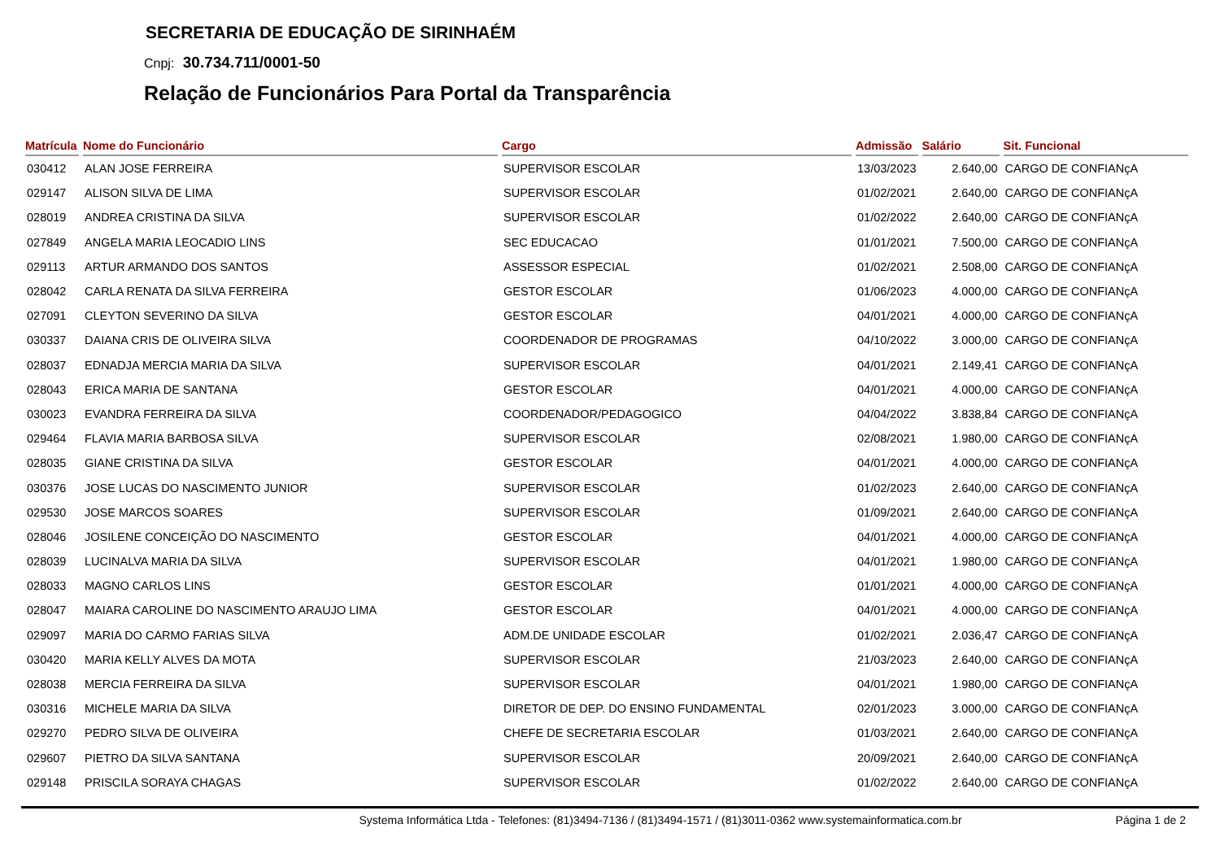SECRETARIA DE EDUCAÇÃO DE SIRINHAÉM
Cnpj: 30.734.711/0001-50
Relação de Funcionários Para Portal da Transparência
| Matrícula | Nome do Funcionário | Cargo | Admissão | Salário | Sit. Funcional |
| --- | --- | --- | --- | --- | --- |
| 030412 | ALAN JOSE FERREIRA | SUPERVISOR ESCOLAR | 13/03/2023 | 2.640,00 | CARGO DE CONFIANçA |
| 029147 | ALISON SILVA DE LIMA | SUPERVISOR ESCOLAR | 01/02/2021 | 2.640,00 | CARGO DE CONFIANçA |
| 028019 | ANDREA CRISTINA DA SILVA | SUPERVISOR ESCOLAR | 01/02/2022 | 2.640,00 | CARGO DE CONFIANçA |
| 027849 | ANGELA MARIA LEOCADIO LINS | SEC EDUCACAO | 01/01/2021 | 7.500,00 | CARGO DE CONFIANçA |
| 029113 | ARTUR ARMANDO DOS SANTOS | ASSESSOR ESPECIAL | 01/02/2021 | 2.508,00 | CARGO DE CONFIANçA |
| 028042 | CARLA RENATA DA SILVA FERREIRA | GESTOR ESCOLAR | 01/06/2023 | 4.000,00 | CARGO DE CONFIANçA |
| 027091 | CLEYTON SEVERINO DA SILVA | GESTOR ESCOLAR | 04/01/2021 | 4.000,00 | CARGO DE CONFIANçA |
| 030337 | DAIANA CRIS DE OLIVEIRA SILVA | COORDENADOR DE PROGRAMAS | 04/10/2022 | 3.000,00 | CARGO DE CONFIANçA |
| 028037 | EDNADJA MERCIA MARIA DA SILVA | SUPERVISOR ESCOLAR | 04/01/2021 | 2.149,41 | CARGO DE CONFIANçA |
| 028043 | ERICA MARIA DE SANTANA | GESTOR ESCOLAR | 04/01/2021 | 4.000,00 | CARGO DE CONFIANçA |
| 030023 | EVANDRA FERREIRA DA SILVA | COORDENADOR/PEDAGOGICO | 04/04/2022 | 3.838,84 | CARGO DE CONFIANçA |
| 029464 | FLAVIA MARIA BARBOSA SILVA | SUPERVISOR ESCOLAR | 02/08/2021 | 1.980,00 | CARGO DE CONFIANçA |
| 028035 | GIANE CRISTINA DA SILVA | GESTOR ESCOLAR | 04/01/2021 | 4.000,00 | CARGO DE CONFIANçA |
| 030376 | JOSE LUCAS DO NASCIMENTO JUNIOR | SUPERVISOR ESCOLAR | 01/02/2023 | 2.640,00 | CARGO DE CONFIANçA |
| 029530 | JOSE MARCOS SOARES | SUPERVISOR ESCOLAR | 01/09/2021 | 2.640,00 | CARGO DE CONFIANçA |
| 028046 | JOSILENE CONCEIÇÃO DO NASCIMENTO | GESTOR ESCOLAR | 04/01/2021 | 4.000,00 | CARGO DE CONFIANçA |
| 028039 | LUCINALVA MARIA DA SILVA | SUPERVISOR ESCOLAR | 04/01/2021 | 1.980,00 | CARGO DE CONFIANçA |
| 028033 | MAGNO CARLOS LINS | GESTOR ESCOLAR | 01/01/2021 | 4.000,00 | CARGO DE CONFIANçA |
| 028047 | MAIARA CAROLINE DO NASCIMENTO ARAUJO LIMA | GESTOR ESCOLAR | 04/01/2021 | 4.000,00 | CARGO DE CONFIANçA |
| 029097 | MARIA DO CARMO FARIAS SILVA | ADM.DE UNIDADE ESCOLAR | 01/02/2021 | 2.036,47 | CARGO DE CONFIANçA |
| 030420 | MARIA KELLY ALVES DA MOTA | SUPERVISOR ESCOLAR | 21/03/2023 | 2.640,00 | CARGO DE CONFIANçA |
| 028038 | MERCIA FERREIRA DA SILVA | SUPERVISOR ESCOLAR | 04/01/2021 | 1.980,00 | CARGO DE CONFIANçA |
| 030316 | MICHELE MARIA DA SILVA | DIRETOR DE DEP. DO ENSINO FUNDAMENTAL | 02/01/2023 | 3.000,00 | CARGO DE CONFIANçA |
| 029270 | PEDRO SILVA DE OLIVEIRA | CHEFE DE SECRETARIA ESCOLAR | 01/03/2021 | 2.640,00 | CARGO DE CONFIANçA |
| 029607 | PIETRO DA SILVA SANTANA | SUPERVISOR ESCOLAR | 20/09/2021 | 2.640,00 | CARGO DE CONFIANçA |
| 029148 | PRISCILA SORAYA CHAGAS | SUPERVISOR ESCOLAR | 01/02/2022 | 2.640,00 | CARGO DE CONFIANçA |
Systema Informática Ltda - Telefones: (81)3494-7136 / (81)3494-1571 / (81)3011-0362 www.systemainformatica.com.br
Página 1 de 2